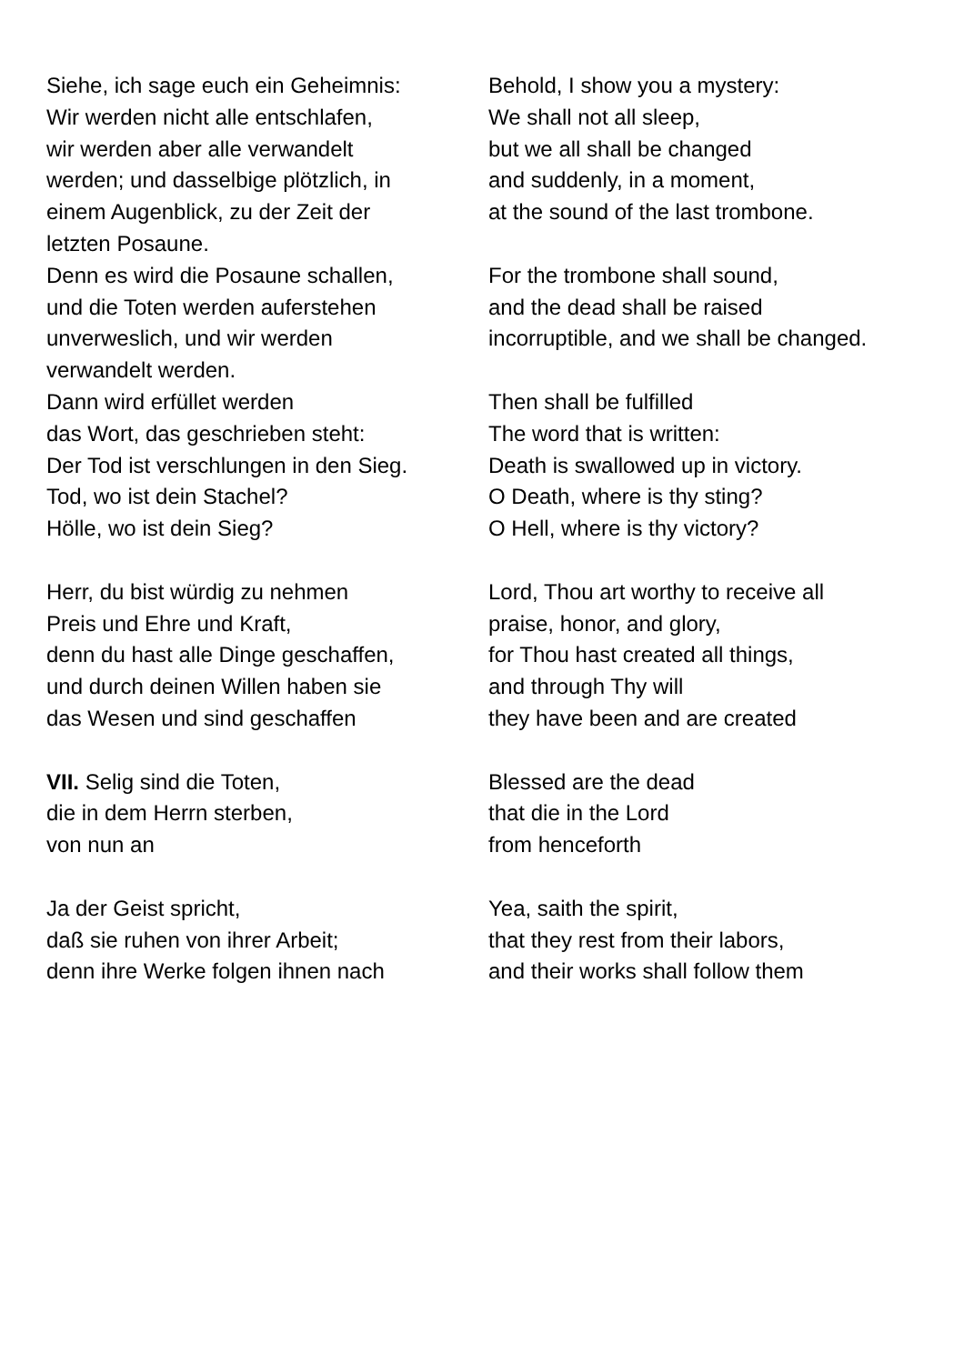| Siehe, ich sage euch ein Geheimnis: Wir werden nicht alle entschlafen, wir werden aber alle verwandelt werden; und dasselbige plötzlich, in einem Augenblick, zu der Zeit der letzten Posaune. | Behold, I show you a mystery: We shall not all sleep, but we all shall be changed and suddenly, in a moment, at the sound of the last trombone. |
| Denn es wird die Posaune schallen, und die Toten werden auferstehen unverweslich, und wir werden verwandelt werden. | For the trombone shall sound, and the dead shall be raised incorruptible, and we shall be changed. |
| Dann wird erfüllet werden das Wort, das geschrieben steht: Der Tod ist verschlungen in den Sieg. Tod, wo ist dein Stachel? Hölle, wo ist dein Sieg? | Then shall be fulfilled The word that is written: Death is swallowed up in victory. O Death, where is thy sting? O Hell, where is thy victory? |
| Herr, du bist würdig zu nehmen Preis und Ehre und Kraft, denn du hast alle Dinge geschaffen, und durch deinen Willen haben sie das Wesen und sind geschaffen | Lord, Thou art worthy to receive all praise, honor, and glory, for Thou hast created all things, and through Thy will they have been and are created |
| VII. Selig sind die Toten, die in dem Herrn sterben, von nun an | Blessed are the dead that die in the Lord from henceforth |
| Ja der Geist spricht, daß sie ruhen von ihrer Arbeit; denn ihre Werke folgen ihnen nach | Yea, saith the spirit, that they rest from their labors, and their works shall follow them |